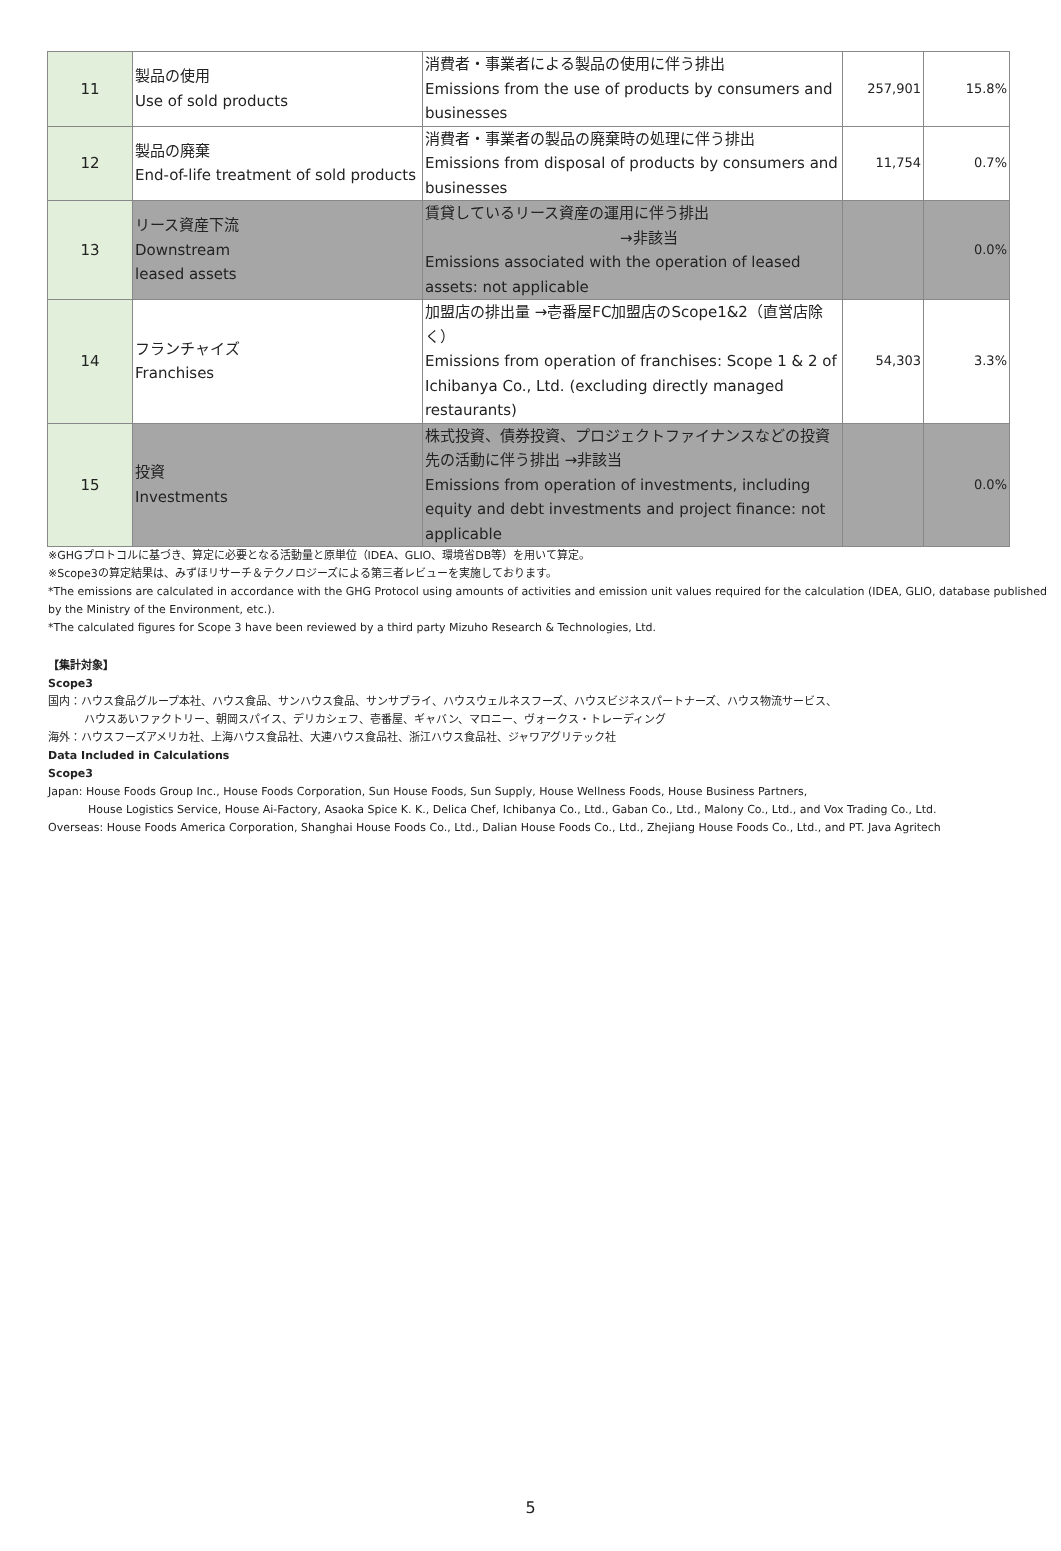| 11 | 製品の使用 Use of sold products | 消費者・事業者による製品の使用に伴う排出 Emissions from the use of products by consumers and businesses | 257,901 | 15.8% |
| 12 | 製品の廃棄 End-of-life treatment of sold products | 消費者・事業者の製品の廃棄時の処理に伴う排出 Emissions from disposal of products by consumers and businesses | 11,754 | 0.7% |
| 13 | リース資産下流 Downstream leased assets | 賃貸しているリース資産の運用に伴う排出 →非該当 Emissions associated with the operation of leased assets: not applicable | | 0.0% |
| 14 | フランチャイズ Franchises | 加盟店の排出量 →壱番屋FC加盟店のScope1&2（直営店除く） Emissions from operation of franchises: Scope 1 & 2 of Ichibanya Co., Ltd. (excluding directly managed restaurants) | 54,303 | 3.3% |
| 15 | 投資 Investments | 株式投資、債券投資、プロジェクトファイナンスなどの投資先の活動に伴う排出 →非該当 Emissions from operation of investments, including equity and debt investments and project finance: not applicable | | 0.0% |
※GHGプロトコルに基づき、算定に必要となる活動量と原単位（IDEA、GLIO、環境省DB等）を用いて算定。
※Scope3の算定結果は、みずほリサーチ＆テクノロジーズによる第三者レビューを実施しております。
*The emissions are calculated in accordance with the GHG Protocol using amounts of activities and emission unit values required for the calculation (IDEA, GLIO, database published by the Ministry of the Environment, etc.).
*The calculated figures for Scope 3 have been reviewed by a third party Mizuho Research & Technologies, Ltd.
【集計対象】
Scope3
国内：ハウス食品グループ本社、ハウス食品、サンハウス食品、サンサプライ、ハウスウェルネスフーズ、ハウスビジネスパートナーズ、ハウス物流サービス、
ハウスあいファクトリー、朝岡スパイス、デリカシェフ、壱番屋、ギャバン、マロニー、ヴォークス・トレーディング
海外：ハウスフーズアメリカ社、上海ハウス食品社、大連ハウス食品社、浙江ハウス食品社、ジャワアグリテック社
Data Included in Calculations
Scope3
Japan: House Foods Group Inc., House Foods Corporation, Sun House Foods, Sun Supply, House Wellness Foods, House Business Partners,
House Logistics Service, House Ai-Factory, Asaoka Spice K. K., Delica Chef, Ichibanya Co., Ltd., Gaban Co., Ltd., Malony Co., Ltd., and Vox Trading Co., Ltd.
Overseas: House Foods America Corporation, Shanghai House Foods Co., Ltd., Dalian House Foods Co., Ltd., Zhejiang House Foods Co., Ltd., and PT. Java Agritech
5